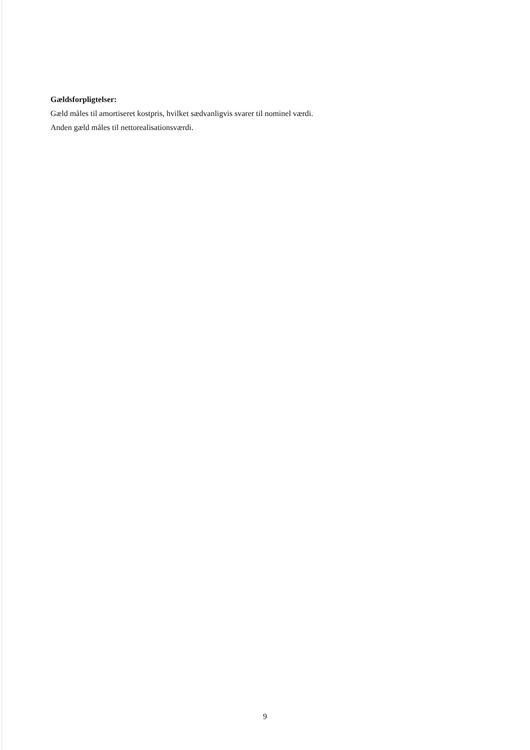Gældsforpligtelser:
Gæld måles til amortiseret kostpris, hvilket sædvanligvis svarer til nominel værdi.
Anden gæld måles til nettorealisationsværdi.
9